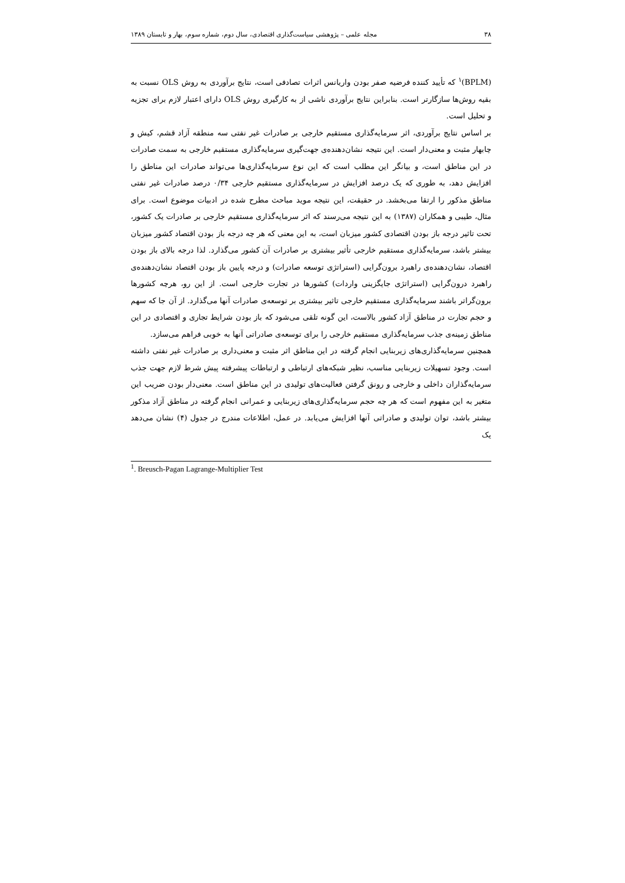۳۸ مجله علمی – پژوهشی سیاست‌گذاری اقتصادی، سال دوم، شماره سوم، بهار و تابستان ۱۳۸۹
(BPLM)<sup>۱</sup> که تأیید کننده فرضیه صفر بودن واریانس اثرات تصادفی است، نتایج برآوردی به روش OLS نسبت به بقیه روش‌ها سازگارتر است. بنابراین نتایج برآوردی ناشی از به کارگیری روش OLS دارای اعتبار لازم برای تجزیه و تحلیل است.
بر اساس نتایج برآوردی، اثر سرمایه‌گذاری مستقیم خارجی بر صادرات غیر نفتی سه منطقه آزاد قشم، کیش و چابهار مثبت و معنی‌دار است. این نتیجه نشان‌دهنده‌ی جهت‌گیری سرمایه‌گذاری مستقیم خارجی به سمت صادرات در این مناطق است، و بیانگر این مطلب است که این نوع سرمایه‌گذاری‌ها می‌تواند صادرات این مناطق را افزایش دهد، به طوری که یک درصد افزایش در سرمایه‌گذاری مستقیم خارجی ۰/۳۴ درصد صادرات غیر نفتی مناطق مذکور را ارتقا می‌بخشد. در حقیقت، این نتیجه موید مباحث مطرح شده در ادبیات موضوع است. برای مثال، طیبی و همکاران (۱۳۸۷) به این نتیجه می‌رسند که اثر سرمایه‌گذاری مستقیم خارجی بر صادرات یک کشور، تحت تاثیر درجه باز بودن اقتصادی کشور میزبان است، به این معنی که هر چه درجه باز بودن اقتصاد کشور میزبان بیشتر باشد، سرمایه‌گذاری مستقیم خارجی تأثیر بیشتری بر صادرات آن کشور می‌گذارد. لذا درجه بالای باز بودن اقتصاد، نشان‌دهنده‌ی راهبرد برون‌گرایی (استراتژی توسعه صادرات) و درجه پایین باز بودن اقتصاد نشان‌دهنده‌ی راهبرد درون‌گرایی (استراتژی جایگزینی واردات) کشورها در تجارت خارجی است. از این رو، هرچه کشورها برون‌گراتر باشند سرمایه‌گذاری مستقیم خارجی تاثیر بیشتری بر توسعه‌ی صادرات آنها می‌گذارد. از آن جا که سهم و حجم تجارت در مناطق آزاد کشور بالاست، این گونه تلقی می‌شود که باز بودن شرایط تجاری و اقتصادی در این مناطق زمینه‌ی جذب سرمایه‌گذاری مستقیم خارجی را برای توسعه‌ی صادراتی آنها به خوبی فراهم می‌سازد.
همچنین سرمایه‌گذاری‌های زیربنایی انجام گرفته در این مناطق اثر مثبت و معنی‌داری بر صادرات غیر نفتی داشته است. وجود تسهیلات زیربنایی مناسب، نظیر شبکه‌های ارتباطی و ارتباطات پیشرفته پیش شرط لازم جهت جذب سرمایه‌گذاران داخلی و خارجی و رونق گرفتن فعالیت‌های تولیدی در این مناطق است. معنی‌دار بودن ضریب این متغیر به این مفهوم است که هر چه حجم سرمایه‌گذاری‌های زیربنایی و عمرانی انجام گرفته در مناطق آزاد مذکور بیشتر باشد، توان تولیدی و صادراتی آنها افزایش می‌یابد. در عمل، اطلاعات مندرج در جدول (۴) نشان می‌دهد یک
<sup>1</sup>. Breusch-Pagan Lagrange-Multiplier Test